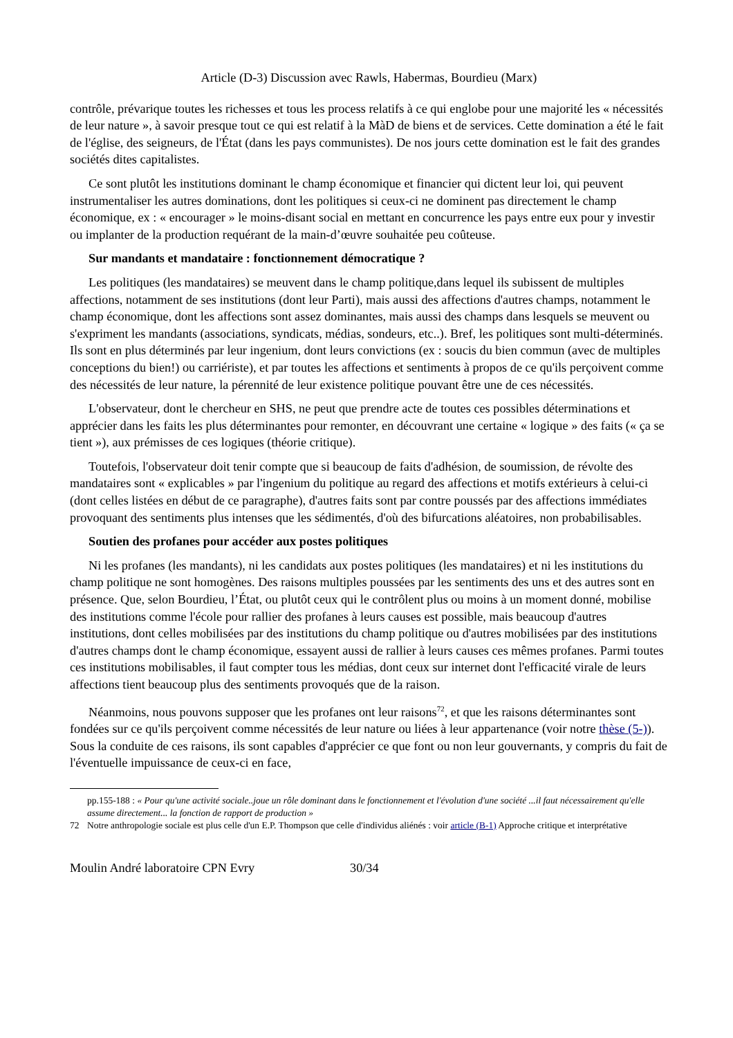Article (D-3) Discussion avec Rawls, Habermas, Bourdieu (Marx)
contrôle, prévarique toutes les richesses et tous les process relatifs à ce qui englobe pour une majorité les « nécessités de leur nature », à savoir presque tout ce qui est relatif à la MàD de biens et de services. Cette domination a été le fait de l'église, des seigneurs, de l'État (dans les pays communistes). De nos jours cette domination est le fait des grandes sociétés dites capitalistes.
Ce sont plutôt les institutions dominant le champ économique et financier qui dictent leur loi, qui peuvent instrumentaliser les autres dominations, dont les politiques si ceux-ci ne dominent pas directement le champ économique, ex : « encourager » le moins-disant social en mettant en concurrence les pays entre eux pour y investir ou implanter de la production requérant de la main-d’œuvre souhaitée peu coûteuse.
Sur mandants et mandataire : fonctionnement démocratique ?
Les politiques (les mandataires) se meuvent dans le champ politique,dans lequel ils subissent de multiples affections, notamment de ses institutions (dont leur Parti), mais aussi des affections d'autres champs, notamment le champ économique, dont les affections sont assez dominantes, mais aussi des champs dans lesquels se meuvent ou s'expriment les mandants (associations, syndicats, médias, sondeurs, etc..). Bref, les politiques sont multi-déterminés. Ils sont en plus déterminés par leur ingenium, dont leurs convictions (ex : soucis du bien commun (avec de multiples conceptions du bien!) ou carriériste), et par toutes les affections et sentiments à propos de ce qu'ils perçoivent comme des nécessités de leur nature, la pérennité de leur existence politique pouvant être une de ces nécessités.
L'observateur, dont le chercheur en SHS, ne peut que prendre acte de toutes ces possibles déterminations et apprécier dans les faits les plus déterminantes pour remonter, en découvrant une certaine « logique » des faits (« ça se tient »), aux prémisses de ces logiques (théorie critique).
Toutefois, l'observateur doit tenir compte que si beaucoup de faits d'adhésion, de soumission, de révolte des mandataires sont « explicables » par l'ingenium du politique au regard des affections et motifs extérieurs à celui-ci (dont celles listées en début de ce paragraphe), d'autres faits sont par contre poussés par des affections immédiates provoquant des sentiments plus intenses que les sédimentés, d'où des bifurcations aléatoires, non probabilisables.
Soutien des profanes pour accéder aux postes politiques
Ni les profanes (les mandants), ni les candidats aux postes politiques (les mandataires) et ni les institutions du champ politique ne sont homogènes. Des raisons multiples poussées par les sentiments des uns et des autres sont en présence. Que, selon Bourdieu, l’État, ou plutôt ceux qui le contrôlent plus ou moins à un moment donné, mobilise des institutions comme l'école pour rallier des profanes à leurs causes est possible, mais beaucoup d'autres institutions, dont celles mobilisées par des institutions du champ politique ou d'autres mobilisées par des institutions d'autres champs dont le champ économique, essayent aussi de rallier à leurs causes ces mêmes profanes. Parmi toutes ces institutions mobilisables, il faut compter tous les médias, dont ceux sur internet dont l'efficacité virale de leurs affections tient beaucoup plus des sentiments provoqués que de la raison.
Néanmoins, nous pouvons supposer que les profanes ont leur raisons<sup>72</sup>, et que les raisons déterminantes sont fondées sur ce qu'ils perçoivent comme nécessités de leur nature ou liées à leur appartenance (voir notre thèse (5-)). Sous la conduite de ces raisons, ils sont capables d'apprécier ce que font ou non leur gouvernants, y compris du fait de l'éventuelle impuissance de ceux-ci en face,
pp.155-188 : « Pour qu'une activité sociale..joue un rôle dominant dans le fonctionnement et l'évolution d'une société ...il faut nécessairement qu'elle assume directement... la fonction de rapport de production »
72 Notre anthropologie sociale est plus celle d'un E.P. Thompson que celle d'individus aliénés : voir article (B-1) Approche critique et interprétative
Moulin André laboratoire CPN Evry 30/34